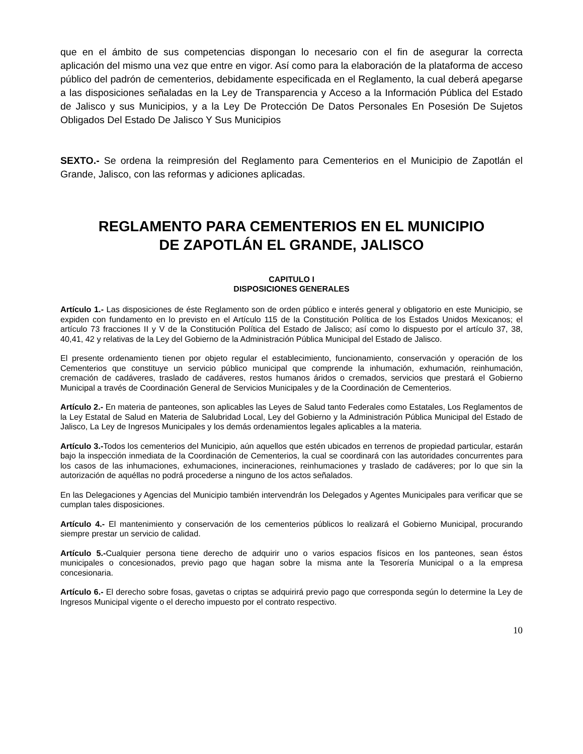que en el ámbito de sus competencias dispongan lo necesario con el fin de asegurar la correcta aplicación del mismo una vez que entre en vigor. Así como para la elaboración de la plataforma de acceso público del padrón de cementerios, debidamente especificada en el Reglamento, la cual deberá apegarse a las disposiciones señaladas en la Ley de Transparencia y Acceso a la Información Pública del Estado de Jalisco y sus Municipios, y a la Ley De Protección De Datos Personales En Posesión De Sujetos Obligados Del Estado De Jalisco Y Sus Municipios
SEXTO.- Se ordena la reimpresión del Reglamento para Cementerios en el Municipio de Zapotlán el Grande, Jalisco, con las reformas y adiciones aplicadas.
REGLAMENTO PARA CEMENTERIOS EN EL MUNICIPIO
DE ZAPOTLÁN EL GRANDE, JALISCO
CAPITULO I
DISPOSICIONES GENERALES
Artículo 1.- Las disposiciones de éste Reglamento son de orden público e interés general y obligatorio en este Municipio, se expiden con fundamento en lo previsto en el Artículo 115 de la Constitución Política de los Estados Unidos Mexicanos; el artículo 73 fracciones II y V de la Constitución Política del Estado de Jalisco; así como lo dispuesto por el artículo 37, 38, 40,41, 42 y relativas de la Ley del Gobierno de la Administración Pública Municipal del Estado de Jalisco.
El presente ordenamiento tienen por objeto regular el establecimiento, funcionamiento, conservación y operación de los Cementerios que constituye un servicio público municipal que comprende la inhumación, exhumación, reinhumación, cremación de cadáveres, traslado de cadáveres, restos humanos áridos o cremados, servicios que prestará el Gobierno Municipal a través de Coordinación General de Servicios Municipales y de la Coordinación de Cementerios.
Artículo 2.- En materia de panteones, son aplicables las Leyes de Salud tanto Federales como Estatales, Los Reglamentos de la Ley Estatal de Salud en Materia de Salubridad Local, Ley del Gobierno y la Administración Pública Municipal del Estado de Jalisco, La Ley de Ingresos Municipales y los demás ordenamientos legales aplicables a la materia.
Artículo 3.-Todos los cementerios del Municipio, aún aquellos que estén ubicados en terrenos de propiedad particular, estarán bajo la inspección inmediata de la Coordinación de Cementerios, la cual se coordinará con las autoridades concurrentes para los casos de las inhumaciones, exhumaciones, incineraciones, reinhumaciones y traslado de cadáveres; por lo que sin la autorización de aquéllas no podrá procederse a ninguno de los actos señalados.
En las Delegaciones y Agencias del Municipio también intervendrán los Delegados y Agentes Municipales para verificar que se cumplan tales disposiciones.
Artículo 4.- El mantenimiento y conservación de los cementerios públicos lo realizará el Gobierno Municipal, procurando siempre prestar un servicio de calidad.
Artículo 5.-Cualquier persona tiene derecho de adquirir uno o varios espacios físicos en los panteones, sean éstos municipales o concesionados, previo pago que hagan sobre la misma ante la Tesorería Municipal o a la empresa concesionaria.
Artículo 6.- El derecho sobre fosas, gavetas o criptas se adquirirá previo pago que corresponda según lo determine la Ley de Ingresos Municipal vigente o el derecho impuesto por el contrato respectivo.
10